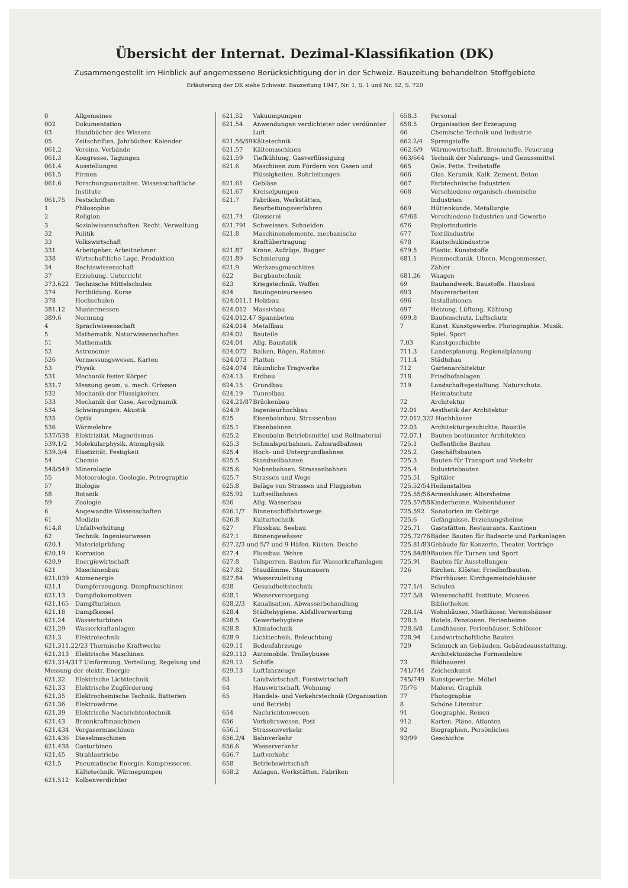Übersicht der Internat. Dezimal-Klassifikation (DK)
Zusammengestellt im Hinblick auf angemessene Berücksichtigung der in der Schweiz. Bauzeitung behandelten Stoffgebiete
Erläuterung der DK siehe Schweiz. Bauzeitung 1947, Nr. 1, S. 1 und Nr. 52, S. 720
| 0 | Allgemeines |
| 002 | Dokumentation |
| 03 | Handbücher des Wissens |
| 05 | Zeitschriften. Jahrbücher. Kalender |
| 061.2 | Vereine. Verbände |
| 061.3 | Kongresse. Tagungen |
| 061.4 | Ausstellungen |
| 061.5 | Firmen |
| 061.6 | Forschungsanstalten. Wissenschaftliche Institute |
| 061.75 | Festschriften |
| 1 | Philosophie |
| 2 | Religion |
| 3 | Sozialwissenschaften. Recht. Verwaltung |
| 32 | Politik |
| 33 | Volkswirtschaft |
| 331 | Arbeitgeber. Arbeitnehmer |
| 338 | Wirtschaftliche Lage. Produktion |
| 34 | Rechtswissenschaft |
| 37 | Erziehung. Unterricht |
| 373.622 | Technische Mittelschulen |
| 374 | Fortbildung. Kurse |
| 378 | Hochschulen |
| 381.12 | Mustermessen |
| 389.6 | Normung |
| 4 | Sprachwissenschaft |
| 5 | Mathematik. Naturwissenschaften |
| 51 | Mathematik |
| 52 | Astronomie |
| 526 | Vermessungswesen. Karten |
| 53 | Physik |
| 531 | Mechanik fester Körper |
| 531.7 | Messung geom. u. mech. Grössen |
| 532 | Mechanik der Flüssigkeiten |
| 533 | Mechanik der Gase. Aerodynamik |
| 534 | Schwingungen. Akustik |
| 535 | Optik |
| 536 | Wärmelehre |
| 537/538 | Elektrizität. Magnetismus |
| 539.1/2 | Molekularphysik. Atomphysik |
| 539.3/4 | Elastizität. Festigkeit |
| 54 | Chemie |
| 548/549 | Mineralogie |
| 55 | Meteorologie. Geologie. Petrographie |
| 57 | Biologie |
| 58 | Botanik |
| 59 | Zoologie |
| 6 | Angewandte Wissenschaften |
| 61 | Medizin |
| 614.8 | Unfallverhütung |
| 62 | Technik. Ingenieurwesen |
| 620.1 | Materialprüfung |
| 620.19 | Korrosion |
| 620.9 | Energiewirtschaft |
| 621 | Maschinenbau |
| 621.039 | Atomenergie |
| 621.1 | Dampferzeugung. Dampfmaschinen |
| 621.13 | Dampflokomotiven |
| 621.165 | Dampfturbinen |
| 621.18 | Dampfkessel |
| 621.24 | Wasserturbinen |
| 621.29 | Wasserkraftanlagen |
| 621.3 | Elektrotechnik |
| 621.311.22/23 Thermische Kraftwerke | |
| 621.313 | Elektrische Maschinen |
| 621.314/317 Umformung, Verteilung, Regelung und Messung der elektr. Energie | |
| 621.32 | Elektrische Lichttechnik |
| 621.33 | Elektrische Zugförderung |
| 621.35 | Elektrochemische Technik. Batterien |
| 621.36 | Elektrowärme |
| 621.39 | Elektrische Nachrichtentechnik |
| 621.43 | Brennkraftmaschinen |
| 621.434 | Vergasermaschinen |
| 621.436 | Dieselmaschinen |
| 621.438 | Gasturbinen |
| 621.45 | Strahlantriebe |
| 621.5 | Pneumatische Energie. Kompressoren. Kältetechnik. Wärmepumpen |
| 621.512 | Kolbenverdichter |
| 621.52 | Vakuumpumpen |
| 621.54 | Anwendungen verdichteter oder verdünnter Luft |
| 621.56/59 | Kältetechnik |
| 621.57 | Kältemaschinen |
| 621.59 | Tiefkühlung, Gasverflüssigung |
| 621.6 | Maschinen zum Fördern von Gasen und Flüssigkeiten. Rohrleitungen |
| 621.61 | Gebläse |
| 621.67 | Kreiselpumpen |
| 621.7 | Fabriken, Werkstätten, Bearbeitungsverfahren |
| 621.74 | Giesserei |
| 621.791 | Schweissen. Schneiden |
| 621.8 | Maschinenelemente, mechanische Kraftübertragung |
| 621.87 | Krane, Aufzüge, Bagger |
| 621.89 | Schmierung |
| 621.9 | Werkzeugmaschinen |
| 622 | Bergbautechnik |
| 623 | Kriegstechnik. Waffen |
| 624 | Bauingenieurwesen |
| 624.011.1 Holzbau | |
| 624.012 | Massivbau |
| 624.012.47 Spannbeton | |
| 624.014 | Metallbau |
| 624.02 | Bauteile |
| 624.04 | Allg. Baustatik |
| 624.072 | Balken, Bögen, Rahmen |
| 624.073 | Platten |
| 624.074 | Räumliche Tragwerke |
| 624.13 | Erdbau |
| 624.15 | Grundbau |
| 624.19 | Tunnelbau |
| 624.21/87 | Brückenbau |
| 624.9 | Ingenieurhochbau |
| 625 | Eisenbahnbau. Strassenbau |
| 625.1 | Eisenbahnen |
| 625.2 | Eisenbahn-Betriebsmittel und Rollmaterial |
| 625.3 | Schmalspurbahnen. Zahnradbahnen |
| 625.4 | Hoch- und Untergrundbahnen |
| 625.5 | Standseilbahnen |
| 625.6 | Nebenbahnen. Strassenbahnen |
| 625.7 | Strassen und Wege |
| 625.8 | Beläge von Strassen und Flugpisten |
| 625.92 | Luftseilbahnen |
| 626 | Allg. Wasserbau |
| 626.1/7 | Binnenschiffahrtswege |
| 626.8 | Kulturtechnik |
| 627 | Flussbau. Seebau |
| 627.1 | Binnengewässer |
| 627.2/3 und 5/7 und 9 Häfen. Küsten. Deiche | |
| 627.4 | Flussbau. Wehre |
| 627.8 | Talsperren. Bauten für Wasserkraftanlagen |
| 627.82 | Staudämme. Staumauern |
| 627.84 | Wasserzuleitung |
| 628 | Gesundheitstechnik |
| 628.1 | Wasserversorgung |
| 628.2/3 | Kanalisation. Abwasserbehandlung |
| 628.4 | Städtehygiene. Abfallverwertung |
| 628.5 | Gewerbehygiene |
| 628.8 | Klimatechnik |
| 628.9 | Lichttechnik. Beleuchtung |
| 629.11 | Bodenfahrzeuge |
| 629.113 | Automobile. Trolleybusse |
| 629.12 | Schiffe |
| 629.13 | Luftfahrzeuge |
| 63 | Landwirtschaft. Forstwirtschaft |
| 64 | Hauswirtschaft. Wohnung |
| 65 | Handels- und Verkehrstechnik (Organisation und Betrieb) |
| 654 | Nachrichtenwesen |
| 656 | Verkehrswesen. Post |
| 656.1 | Strassenverkehr |
| 656.2/4 | Bahnverkehr |
| 656.6 | Wasserverkehr |
| 656.7 | Luftverkehr |
| 658 | Betriebswirtschaft |
| 658.2 | Anlagen. Werkstätten. Fabriken |
| 658.3 | Personal |
| 658.5 | Organisation der Erzeugung |
| 66 | Chemische Technik und Industrie |
| 662.2/4 | Sprengstoffe |
| 662.6/9 | Wärmewirtschaft. Brennstoffe. Feuerung |
| 663/664 | Technik der Nahrungs- und Genussmittel |
| 665 | Oele. Fette. Treibstoffe |
| 666 | Glas. Keramik. Kalk. Zement. Beton |
| 667 | Farbtechnische Industrien |
| 668 | Verschiedene organisch-chemische Industrien |
| 669 | Hüttenkunde. Metallurgie |
| 67/68 | Verschiedene Industrien und Gewerbe |
| 676 | Papierindustrie |
| 677 | Textilindustrie |
| 678 | Kautschukindustrie |
| 679.5 | Plastic. Kunststoffe |
| 681.1 | Feinmechanik. Uhren. Mengenmesser. Zähler |
| 681.26 | Waagen |
| 69 | Bauhandwerk. Baustoffe. Hausbau |
| 693 | Maurerarbeiten |
| 696 | Installationen |
| 697 | Heizung. Lüftung. Kühlung |
| 699.8 | Bautenschutz. Luftschutz |
| 7 | Kunst. Kunstgewerbe. Photographie. Musik. Spiel. Sport |
| 7.03 | Kunstgeschichte |
| 711.3 | Landesplanung. Regionalplanung |
| 711.4 | Städtebau |
| 712 | Gartenarchitektur |
| 718 | Friedhofanlagen |
| 719 | Landschaftsgestaltung. Naturschutz. Heimatschutz |
| 72 | Architektur |
| 72.01 | Aesthetik der Architektur |
| 72.012.322 Hochhäuser | |
| 72.03 | Architekturgeschichte. Baustile |
| 72.07.1 | Bauten bestimmter Architekten |
| 725.1 | Oeffentliche Bauten |
| 725.2 | Geschäftsbauten |
| 725.3 | Bauten für Transport und Verkehr |
| 725.4 | Industriebauten |
| 725.51 | Spitäler |
| 725.52/54 | Heilanstalten |
| 725.55/56 | Armenhäuser. Altersheime |
| 725.57/58 | Kinderheime. Waisenhäuser |
| 725.592 | Sanatorien im Gebirge |
| 725.6 | Gefängnisse. Erziehungsheime |
| 725.71 | Gaststätten. Restaurants. Kantinen |
| 725.72/76 | Bäder. Bauten für Badeorte und Parkanlagen |
| 725.81/83 | Gebäude für Konzerte, Theater, Vorträge |
| 725.84/89 | Bauten für Turnen und Sport |
| 725.91 | Bauten für Ausstellungen |
| 726 | Kirchen. Klöster. Friedhofbauten. Pfarrhäuser. Kirchgemeindehäuser |
| 727.1/4 | Schulen |
| 727.5/8 | Wissenschaftl. Institute, Museen. Bibliotheken |
| 728.1/4 | Wohnhäuser. Miethäuser. Vereinshäuser |
| 728.5 | Hotels. Pensionen. Ferienheime |
| 728.6/8 | Landhäuser. Ferienhäuser. Schlösser |
| 728.94 | Landwirtschaftliche Bauten |
| 729 | Schmuck an Gebäuden. Gebäudeausstattung. Architektonische Formenlehre |
| 73 | Bildhauerei |
| 741/744 | Zeichenkunst |
| 745/749 | Kunstgewerbe. Möbel |
| 75/76 | Malerei. Graphik |
| 77 | Photographie |
| 8 | Schöne Literatur |
| 91 | Geographie. Reisen |
| 912 | Karten. Pläne. Atlanten |
| 92 | Biographien. Persönliches |
| 93/99 | Geschichte |